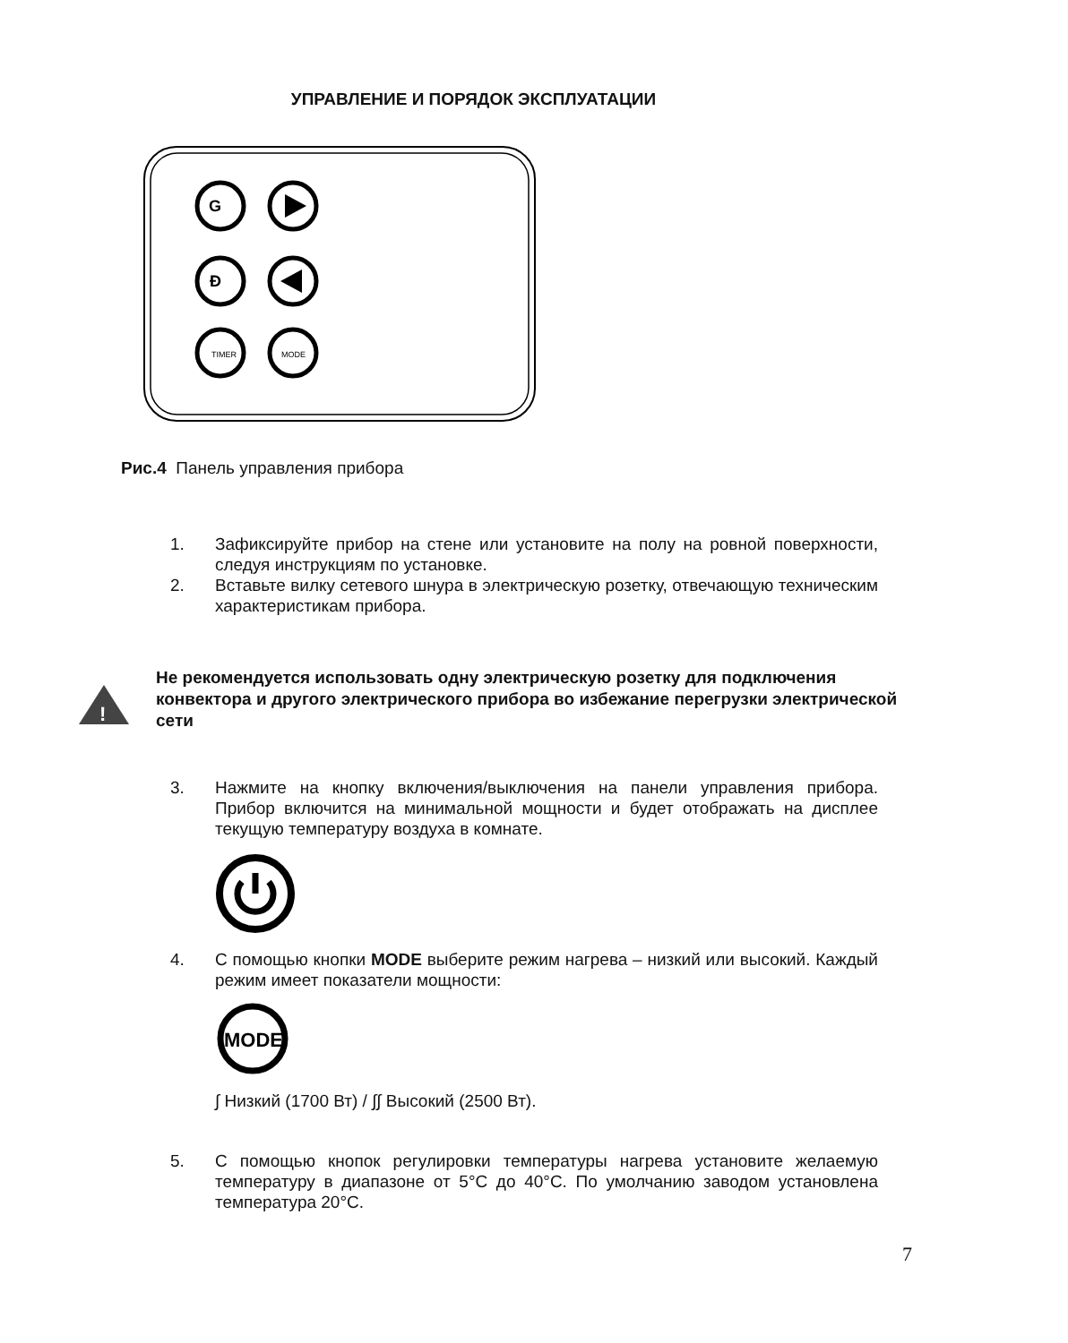УПРАВЛЕНИЕ И ПОРЯДОК ЭКСПЛУАТАЦИИ
G
Ð
TIMER
MODE
Рис.4 Панель управления прибора
1. Зафиксируйте прибор на стене или установите на полу на ровной поверхности, следуя инструкциям по установке.
2. Вставьте вилку сетевого шнура в электрическую розетку, отвечающую техническим характеристикам прибора.
!
Не рекомендуется использовать одну электрическую розетку для подключения конвектора и другого электрического прибора во избежание перегрузки электрической сети
3. Нажмите на кнопку включения/выключения на панели управления прибора. Прибор включится на минимальной мощности и будет отображать на дисплее текущую температуру воздуха в комнате.
4. С помощью кнопки MODE выберите режим нагрева – низкий или высокий. Каждый режим имеет показатели мощности:
MODE
∫ Низкий (1700 Вт) / ∫∫ Высокий (2500 Вт).
5. С помощью кнопок регулировки температуры нагрева установите желаемую температуру в диапазоне от 5°C до 40°C. По умолчанию заводом установлена температура 20°C.
7